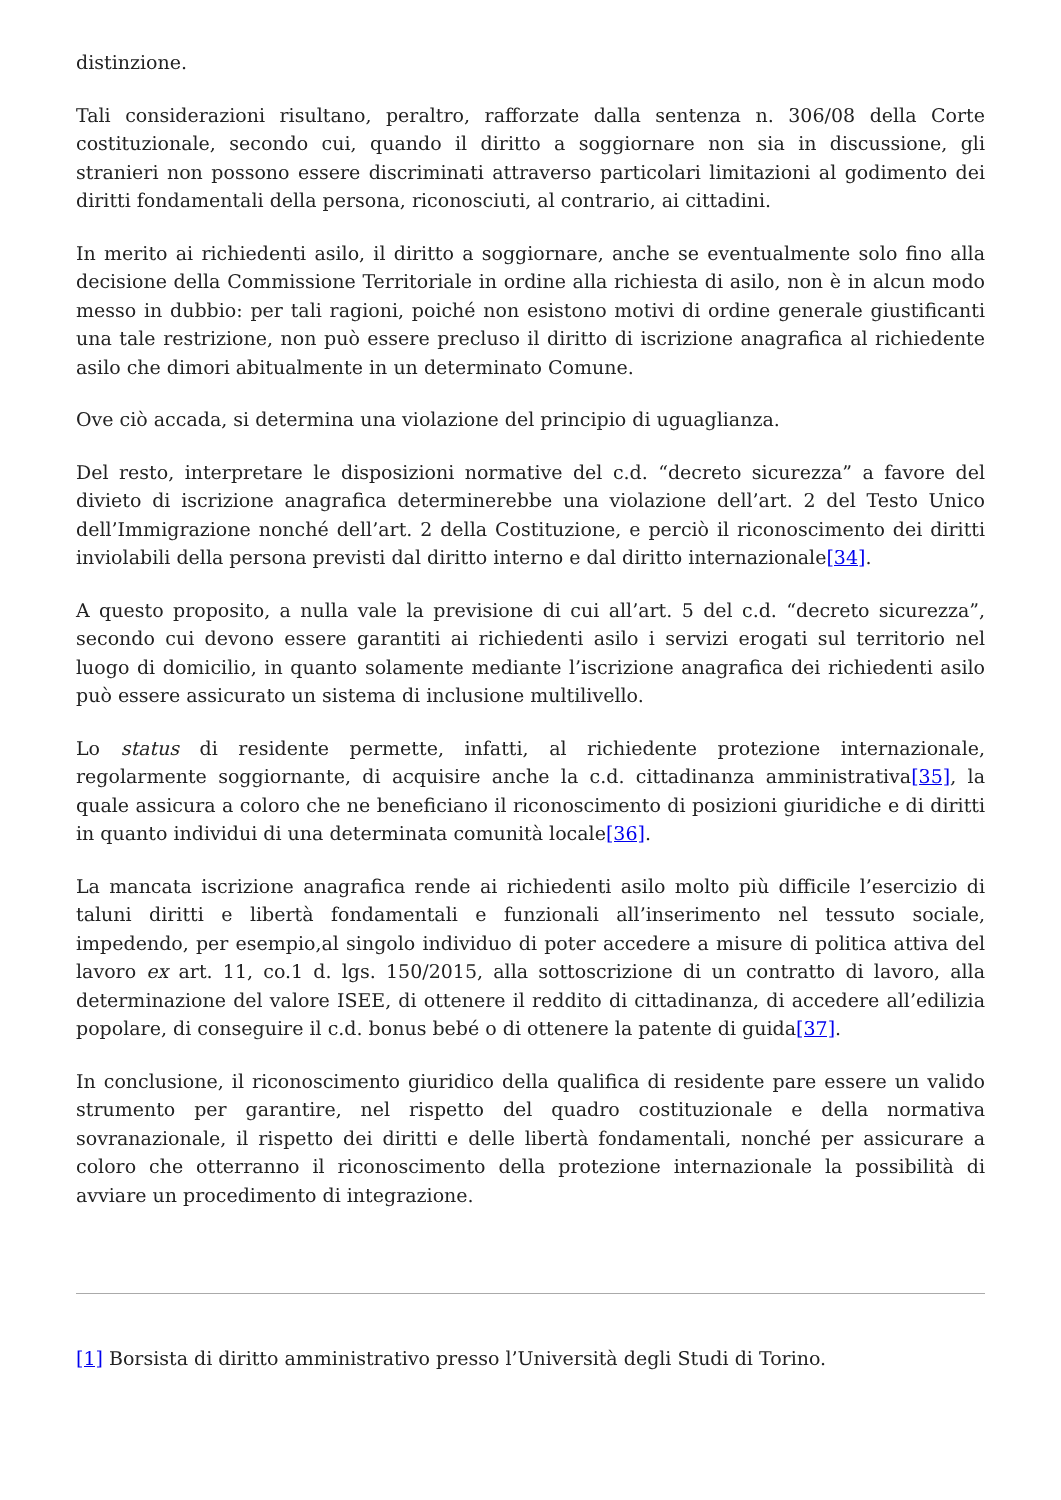distinzione.
Tali considerazioni risultano, peraltro, rafforzate dalla sentenza n. 306/08 della Corte costituzionale, secondo cui, quando il diritto a soggiornare non sia in discussione, gli stranieri non possono essere discriminati attraverso particolari limitazioni al godimento dei diritti fondamentali della persona, riconosciuti, al contrario, ai cittadini.
In merito ai richiedenti asilo, il diritto a soggiornare, anche se eventualmente solo fino alla decisione della Commissione Territoriale in ordine alla richiesta di asilo, non è in alcun modo messo in dubbio: per tali ragioni, poiché non esistono motivi di ordine generale giustificanti una tale restrizione, non può essere precluso il diritto di iscrizione anagrafica al richiedente asilo che dimori abitualmente in un determinato Comune.
Ove ciò accada, si determina una violazione del principio di uguaglianza.
Del resto, interpretare le disposizioni normative del c.d. “decreto sicurezza” a favore del divieto di iscrizione anagrafica determinerebbe una violazione dell’art. 2 del Testo Unico dell’Immigrazione nonché dell’art. 2 della Costituzione, e perciò il riconoscimento dei diritti inviolabili della persona previsti dal diritto interno e dal diritto internazionale[34].
A questo proposito, a nulla vale la previsione di cui all’art. 5 del c.d. “decreto sicurezza”, secondo cui devono essere garantiti ai richiedenti asilo i servizi erogati sul territorio nel luogo di domicilio, in quanto solamente mediante l’iscrizione anagrafica dei richiedenti asilo può essere assicurato un sistema di inclusione multilivello.
Lo status di residente permette, infatti, al richiedente protezione internazionale, regolarmente soggiornante, di acquisire anche la c.d. cittadinanza amministrativa[35], la quale assicura a coloro che ne beneficiano il riconoscimento di posizioni giuridiche e di diritti in quanto individui di una determinata comunità locale[36].
La mancata iscrizione anagrafica rende ai richiedenti asilo molto più difficile l’esercizio di taluni diritti e libertà fondamentali e funzionali all’inserimento nel tessuto sociale, impedendo, per esempio,al singolo individuo di poter accedere a misure di politica attiva del lavoro ex art. 11, co.1 d. lgs. 150/2015, alla sottoscrizione di un contratto di lavoro, alla determinazione del valore ISEE, di ottenere il reddito di cittadinanza, di accedere all’edilizia popolare, di conseguire il c.d. bonus bebé o di ottenere la patente di guida[37].
In conclusione, il riconoscimento giuridico della qualifica di residente pare essere un valido strumento per garantire, nel rispetto del quadro costituzionale e della normativa sovranazionale, il rispetto dei diritti e delle libertà fondamentali, nonché per assicurare a coloro che otterranno il riconoscimento della protezione internazionale la possibilità di avviare un procedimento di integrazione.
[1] Borsista di diritto amministrativo presso l’Università degli Studi di Torino.